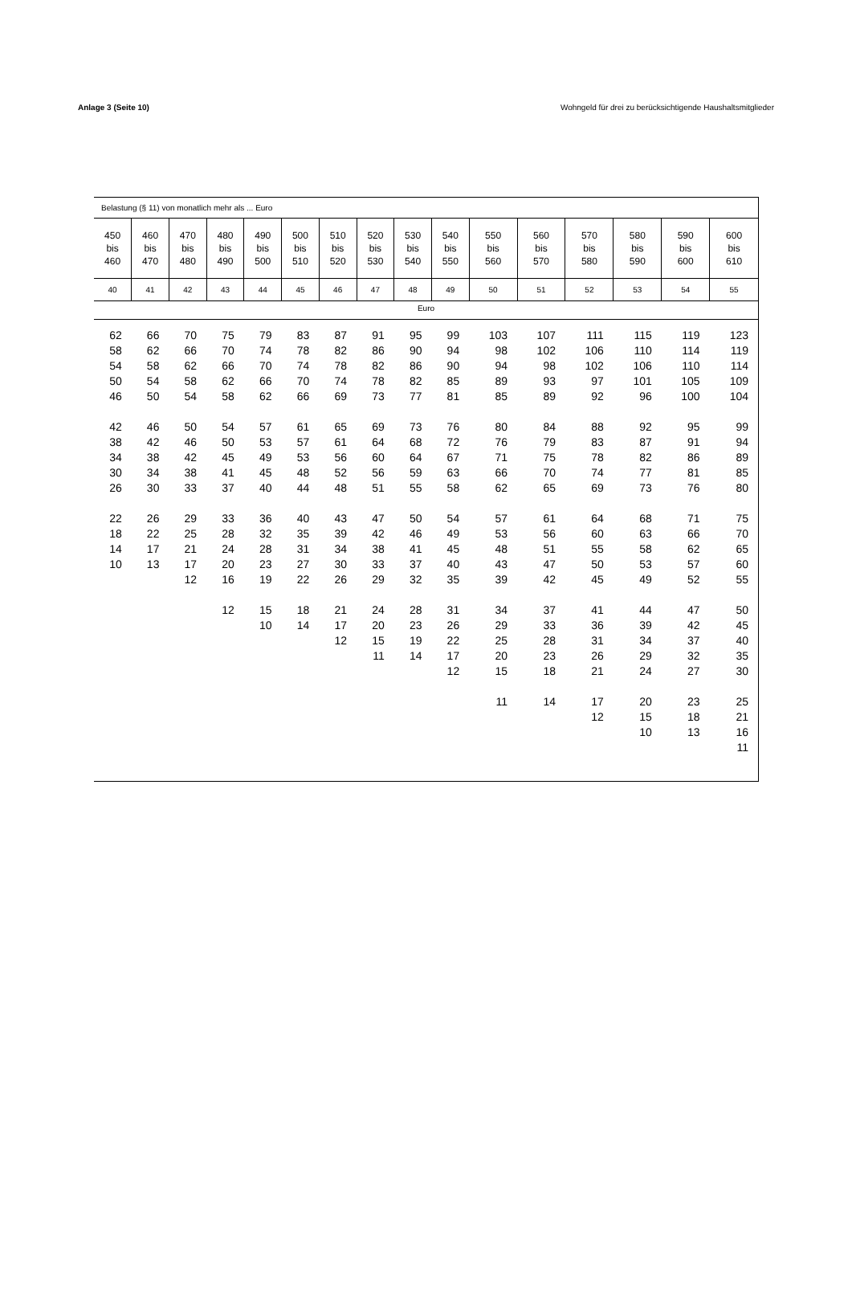Anlage 3 (Seite 10) Wohngeld für drei zu berücksichtigende Haushaltsmitglieder
| Belastung (§ 11) von monatlich mehr als ... Euro | | | | | | | | | | | | | | | |
| 450 bis 460 | 460 bis 470 | 470 bis 480 | 480 bis 490 | 490 bis 500 | 500 bis 510 | 510 bis 520 | 520 bis 530 | 530 bis 540 | 540 bis 550 | 550 bis 560 | 560 bis 570 | 570 bis 580 | 580 bis 590 | 590 bis 600 | 600 bis 610 |
| 40 | 41 | 42 | 43 | 44 | 45 | 46 | 47 | 48 | 49 | 50 | 51 | 52 | 53 | 54 | 55 |
| Euro | | | | | | | | | | | | | | | |
| 62 58 54 50 46 42 38 34 30 26 22 18 14 10 | 66 62 58 54 50 46 42 38 34 30 26 22 17 13 | 70 66 62 58 54 50 46 42 38 33 29 25 21 17 12 | 75 70 66 62 58 54 50 45 41 37 33 28 24 20 16 12 | 79 74 70 66 62 57 53 49 45 40 36 32 28 23 19 15 10 | 83 78 74 70 66 61 57 53 48 44 40 35 31 27 22 18 14 | 87 82 78 74 69 65 61 56 52 48 43 39 34 30 26 21 17 12 | 91 86 82 78 73 69 64 60 56 51 47 42 38 33 29 24 20 15 11 | 95 90 86 82 77 73 68 64 59 55 50 46 41 37 32 28 23 19 14 | 99 94 90 85 81 76 72 67 63 58 54 49 45 40 35 31 26 22 17 12 | 103 98 94 89 85 80 76 71 66 62 57 53 48 43 39 34 29 25 20 15 11 | 107 102 98 93 89 84 79 75 70 65 61 56 51 47 42 37 33 28 23 18 14 | 111 106 102 97 92 88 83 78 74 69 64 60 55 50 45 41 36 31 26 21 17 12 | 115 110 106 101 96 92 87 82 77 73 68 63 58 53 49 44 39 34 29 24 20 15 10 | 119 114 110 105 100 95 91 86 81 76 71 66 62 57 52 47 42 37 32 27 23 18 13 | 123 119 114 109 104 99 94 89 85 80 75 70 65 60 55 50 45 40 35 30 25 21 16 11 |